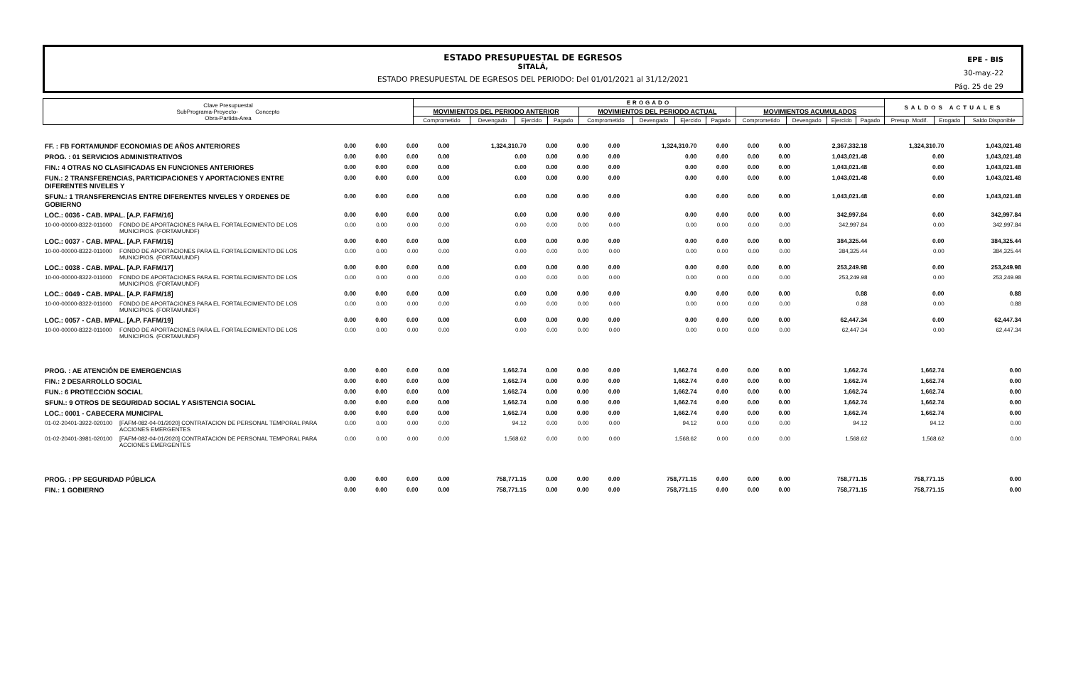ESTADO PRESUPUESTAL DE EGRESOS
SITALÁ,
ESTADO PRESUPUESTAL DE EGRESOS DEL PERIODO: Del 01/01/2021 al 31/12/2021
EPE - BIS
30-may.-22
Pág. 25 de 29
| Clave Presupuestal SubPrograma-Proyecto- Concepto Obra-Partida-Area | EROGADO | | | | | | | | | | | | SALDOS ACTUALES | | |
| --- | --- | --- | --- | --- | --- | --- | --- | --- | --- | --- | --- | --- | --- | --- | --- |
| | MOVIMIENTOS DEL PERIODO ANTERIOR | | | | MOVIMIENTOS DEL PERIODO ACTUAL | | | | MOVIMIENTOS ACUMULADOS | | | | | | |
| | Comprometido | Devengado | Ejercido | Pagado | Comprometido | Devengado | Ejercido | Pagado | Comprometido | Devengado | Ejercido | Pagado | Presup. Modif. | Erogado | Saldo Disponible |
| FF. : FB FORTAMUNDF ECONOMIAS DE AÑOS ANTERIORES | | 0.00 | 0.00 | 0.00 | 0.00 | 1,324,310.70 | 0.00 | 0.00 | 0.00 | 1,324,310.70 | 0.00 | 0.00 | 0.00 | 2,367,332.18 | 1,324,310.70 | 1,043,021.48 |
| PROG. : 01 SERVICIOS ADMINISTRATIVOS | | 0.00 | 0.00 | 0.00 | 0.00 | 0.00 | 0.00 | 0.00 | 0.00 | 0.00 | 0.00 | 0.00 | 0.00 | 1,043,021.48 | 0.00 | 1,043,021.48 |
| FIN.: 4 OTRAS NO CLASIFICADAS EN FUNCIONES ANTERIORES | | 0.00 | 0.00 | 0.00 | 0.00 | 0.00 | 0.00 | 0.00 | 0.00 | 0.00 | 0.00 | 0.00 | 0.00 | 1,043,021.48 | 0.00 | 1,043,021.48 |
| FUN.: 2 TRANSFERENCIAS, PARTICIPACIONES Y APORTACIONES ENTRE DIFERENTES NIVELES Y | | 0.00 | 0.00 | 0.00 | 0.00 | 0.00 | 0.00 | 0.00 | 0.00 | 0.00 | 0.00 | 0.00 | 0.00 | 1,043,021.48 | 0.00 | 1,043,021.48 |
| SFUN.: 1 TRANSFERENCIAS ENTRE DIFERENTES NIVELES Y ORDENES DE GOBIERNO | | 0.00 | 0.00 | 0.00 | 0.00 | 0.00 | 0.00 | 0.00 | 0.00 | 0.00 | 0.00 | 0.00 | 0.00 | 1,043,021.48 | 0.00 | 1,043,021.48 |
| LOC.: 0036 - CAB. MPAL. [A.P. FAFM/16] | | 0.00 | 0.00 | 0.00 | 0.00 | 0.00 | 0.00 | 0.00 | 0.00 | 0.00 | 0.00 | 0.00 | 0.00 | 342,997.84 | 0.00 | 342,997.84 |
| 10-00-00000-8322-011000 | FONDO DE APORTACIONES PARA EL FORTALECIMIENTO DE LOS MUNICIPIOS. (FORTAMUNDF) | 0.00 | 0.00 | 0.00 | 0.00 | 0.00 | 0.00 | 0.00 | 0.00 | 0.00 | 0.00 | 0.00 | 0.00 | 342,997.84 | 0.00 | 342,997.84 |
| LOC.: 0037 - CAB. MPAL. [A.P. FAFM/15] | | 0.00 | 0.00 | 0.00 | 0.00 | 0.00 | 0.00 | 0.00 | 0.00 | 0.00 | 0.00 | 0.00 | 0.00 | 384,325.44 | 0.00 | 384,325.44 |
| 10-00-00000-8322-011000 | FONDO DE APORTACIONES PARA EL FORTALECIMIENTO DE LOS MUNICIPIOS. (FORTAMUNDF) | 0.00 | 0.00 | 0.00 | 0.00 | 0.00 | 0.00 | 0.00 | 0.00 | 0.00 | 0.00 | 0.00 | 0.00 | 384,325.44 | 0.00 | 384,325.44 |
| LOC.: 0038 - CAB. MPAL. [A.P. FAFM/17] | | 0.00 | 0.00 | 0.00 | 0.00 | 0.00 | 0.00 | 0.00 | 0.00 | 0.00 | 0.00 | 0.00 | 0.00 | 253,249.98 | 0.00 | 253,249.98 |
| 10-00-00000-8322-011000 | FONDO DE APORTACIONES PARA EL FORTALECIMIENTO DE LOS MUNICIPIOS. (FORTAMUNDF) | 0.00 | 0.00 | 0.00 | 0.00 | 0.00 | 0.00 | 0.00 | 0.00 | 0.00 | 0.00 | 0.00 | 0.00 | 253,249.98 | 0.00 | 253,249.98 |
| LOC.: 0049 - CAB. MPAL. [A.P. FAFM/18] | | 0.00 | 0.00 | 0.00 | 0.00 | 0.00 | 0.00 | 0.00 | 0.00 | 0.00 | 0.00 | 0.00 | 0.00 | 0.88 | 0.00 | 0.88 |
| 10-00-00000-8322-011000 | FONDO DE APORTACIONES PARA EL FORTALECIMIENTO DE LOS MUNICIPIOS. (FORTAMUNDF) | 0.00 | 0.00 | 0.00 | 0.00 | 0.00 | 0.00 | 0.00 | 0.00 | 0.00 | 0.00 | 0.00 | 0.00 | 0.88 | 0.00 | 0.88 |
| LOC.: 0057 - CAB. MPAL. [A.P. FAFM/19] | | 0.00 | 0.00 | 0.00 | 0.00 | 0.00 | 0.00 | 0.00 | 0.00 | 0.00 | 0.00 | 0.00 | 0.00 | 62,447.34 | 0.00 | 62,447.34 |
| 10-00-00000-8322-011000 | FONDO DE APORTACIONES PARA EL FORTALECIMIENTO DE LOS MUNICIPIOS. (FORTAMUNDF) | 0.00 | 0.00 | 0.00 | 0.00 | 0.00 | 0.00 | 0.00 | 0.00 | 0.00 | 0.00 | 0.00 | 0.00 | 62,447.34 | 0.00 | 62,447.34 |
| PROG. : AE ATENCIÓN DE EMERGENCIAS | | 0.00 | 0.00 | 0.00 | 0.00 | 1,662.74 | 0.00 | 0.00 | 0.00 | 1,662.74 | 0.00 | 0.00 | 0.00 | 1,662.74 | 1,662.74 | 0.00 |
| FIN.: 2 DESARROLLO SOCIAL | | 0.00 | 0.00 | 0.00 | 0.00 | 1,662.74 | 0.00 | 0.00 | 0.00 | 1,662.74 | 0.00 | 0.00 | 0.00 | 1,662.74 | 1,662.74 | 0.00 |
| FUN.: 6 PROTECCION SOCIAL | | 0.00 | 0.00 | 0.00 | 0.00 | 1,662.74 | 0.00 | 0.00 | 0.00 | 1,662.74 | 0.00 | 0.00 | 0.00 | 1,662.74 | 1,662.74 | 0.00 |
| SFUN.: 9 OTROS DE SEGURIDAD SOCIAL Y ASISTENCIA SOCIAL | | 0.00 | 0.00 | 0.00 | 0.00 | 1,662.74 | 0.00 | 0.00 | 0.00 | 1,662.74 | 0.00 | 0.00 | 0.00 | 1,662.74 | 1,662.74 | 0.00 |
| LOC.: 0001 - CABECERA MUNICIPAL | | 0.00 | 0.00 | 0.00 | 0.00 | 1,662.74 | 0.00 | 0.00 | 0.00 | 1,662.74 | 0.00 | 0.00 | 0.00 | 1,662.74 | 1,662.74 | 0.00 |
| 01-02-20401-3922-020100 | [FAFM-082-04-01/2020] CONTRATACION DE PERSONAL TEMPORAL PARA ACCIONES EMERGENTES | 0.00 | 0.00 | 0.00 | 0.00 | 94.12 | 0.00 | 0.00 | 0.00 | 94.12 | 0.00 | 0.00 | 0.00 | 94.12 | 94.12 | 0.00 |
| 01-02-20401-3981-020100 | [FAFM-082-04-01/2020] CONTRATACION DE PERSONAL TEMPORAL PARA ACCIONES EMERGENTES | 0.00 | 0.00 | 0.00 | 0.00 | 1,568.62 | 0.00 | 0.00 | 0.00 | 1,568.62 | 0.00 | 0.00 | 0.00 | 1,568.62 | 1,568.62 | 0.00 |
| PROG. : PP SEGURIDAD PÚBLICA | | 0.00 | 0.00 | 0.00 | 0.00 | 758,771.15 | 0.00 | 0.00 | 0.00 | 758,771.15 | 0.00 | 0.00 | 0.00 | 758,771.15 | 758,771.15 | 0.00 |
| FIN.: 1 GOBIERNO | | 0.00 | 0.00 | 0.00 | 0.00 | 758,771.15 | 0.00 | 0.00 | 0.00 | 758,771.15 | 0.00 | 0.00 | 0.00 | 758,771.15 | 758,771.15 | 0.00 |